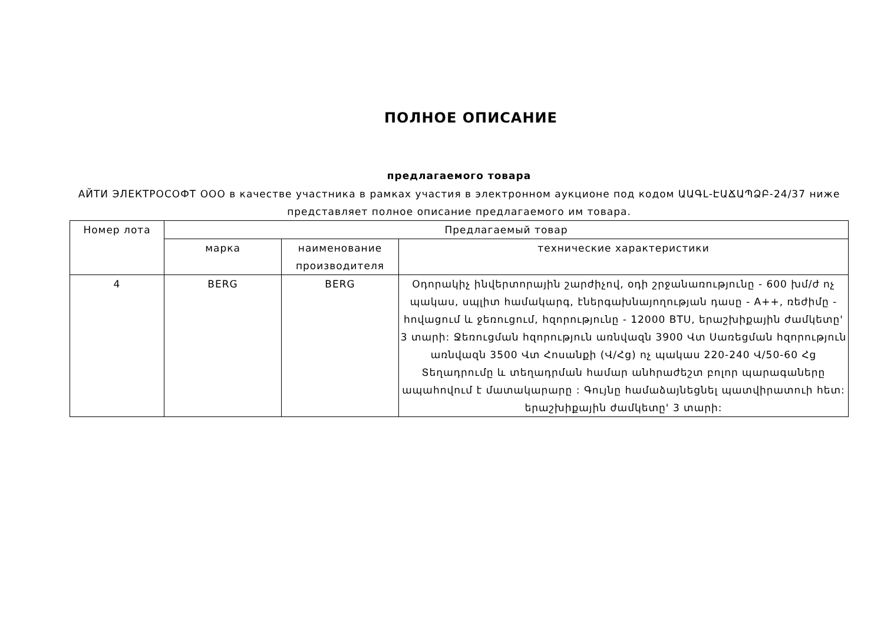ПОЛНОЕ ОПИСАНИЕ
предлагаемого товара
АЙТИ ЭЛЕКТРОСОФТ ООО в качестве участника в рамках участия в электронном аукционе под кодом ԱԱԳԼ-ԷԱՃԱՊՁԲ-24/37 ниже представляет полное описание предлагаемого им товара.
| Номер лота | Предлагаемый товар | | |
| --- | --- | --- | --- |
| | марка | наименование производителя | технические характеристики |
| 4 | BERG | BERG | Օդորակիչ ինվերտորային շարժիչով, օդի շրջանառությունը - 600 խմ/ժ ոչ պակաս, սպլիտ համակարգ, էներգախնայողության դասը - A++, ռեժիմը - հովացում և ջեռուցում, հզորությունը - 12000 BTU, երաշխիքային ժամկետը' 3 տարի: Ջեռուցման հզորություն առնվազն 3900 Վտ Սառեցման հզորություն առնվազն 3500 Վտ Հոսանքի (Վ/Հց) ոչ պակաս 220-240 Վ/50-60 Հց Տեղադրումը և տեղադրման համար անհրաժեշտ բոլոր պարագաները ապահովում է մատակարարը : Գույնը համաձայնեցնել պատվիրատուի հետ: երաշխիքային ժամկետը' 3 տարի: |